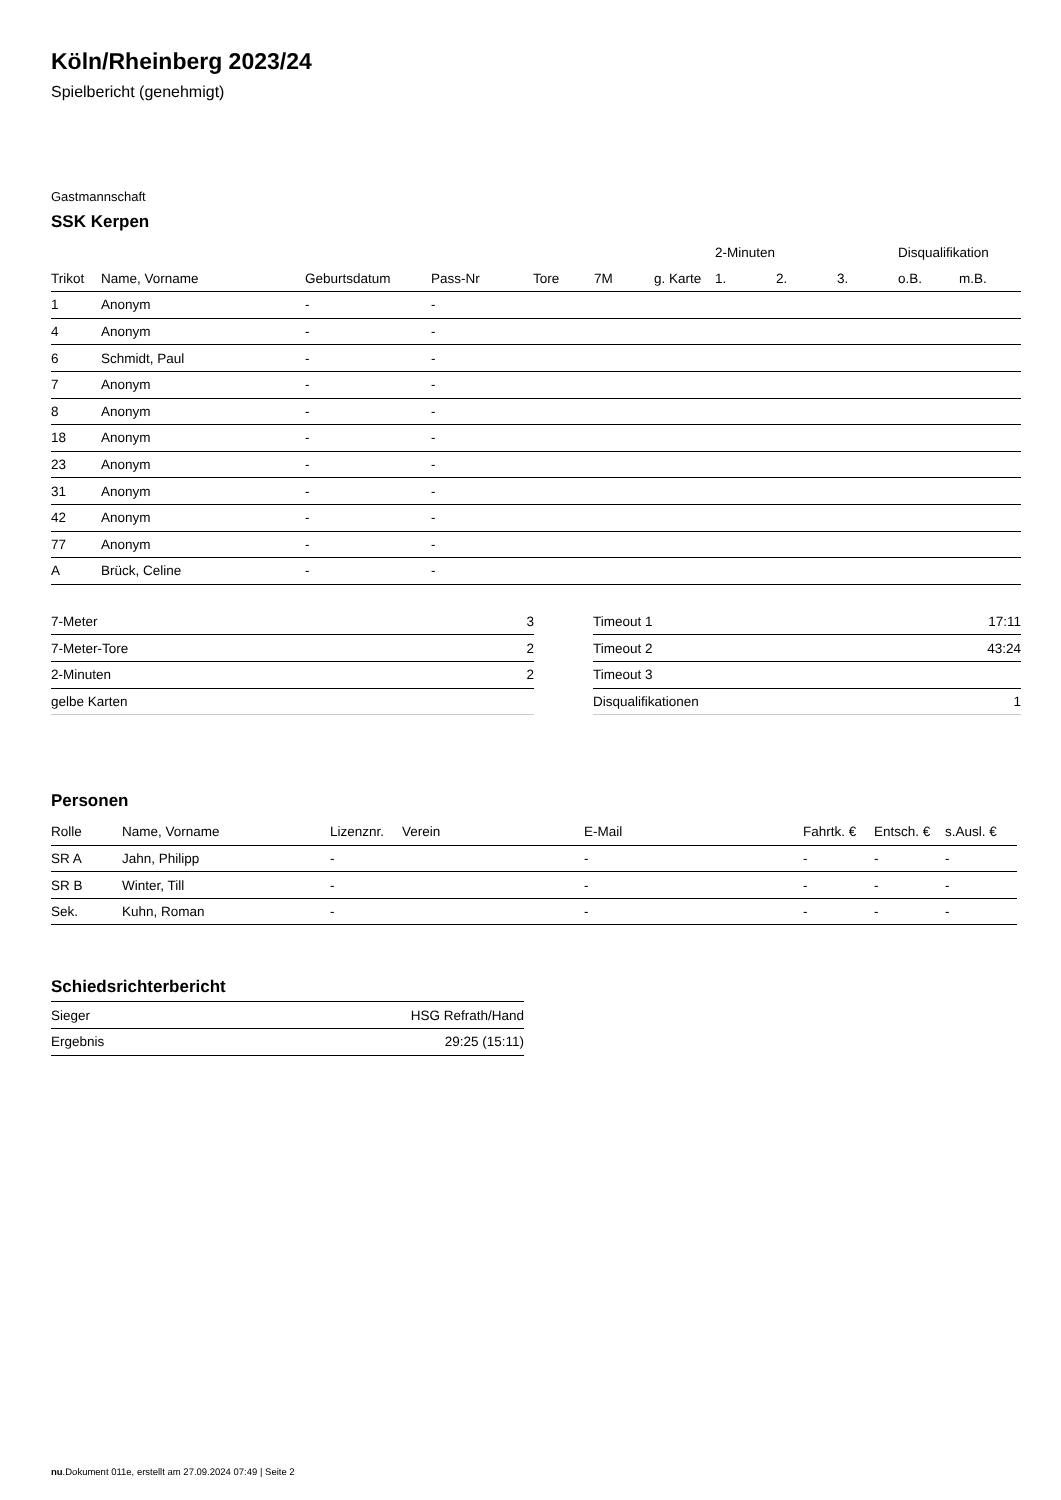Köln/Rheinberg 2023/24
Spielbericht (genehmigt)
Gastmannschaft
SSK Kerpen
| | | | | | | | 2-Minuten | | | Disqualifikation | |
| --- | --- | --- | --- | --- | --- | --- | --- | --- | --- | --- | --- |
| Trikot | Name, Vorname | Geburtsdatum | Pass-Nr | Tore | 7M | g. Karte | 1. | 2. | 3. | o.B. | m.B. |
| 1 | Anonym | - | - | | | | | | | | |
| 4 | Anonym | - | - | | | | | | | | |
| 6 | Schmidt, Paul | - | - | | | | | | | | |
| 7 | Anonym | - | - | | | | | | | | |
| 8 | Anonym | - | - | | | | | | | | |
| 18 | Anonym | - | - | | | | | | | | |
| 23 | Anonym | - | - | | | | | | | | |
| 31 | Anonym | - | - | | | | | | | | |
| 42 | Anonym | - | - | | | | | | | | |
| 77 | Anonym | - | - | | | | | | | | |
| A | Brück, Celine | - | - | | | | | | | | |
| 7-Meter | 3 |
| 7-Meter-Tore | 2 |
| 2-Minuten | 2 |
| gelbe Karten | |
| Timeout 1 | 17:11 |
| Timeout 2 | 43:24 |
| Timeout 3 | |
| Disqualifikationen | 1 |
Personen
| Rolle | Name, Vorname | Lizenznr. | Verein | E-Mail | Fahrtk. € | Entsch. € | s.Ausl. € |
| --- | --- | --- | --- | --- | --- | --- | --- |
| SR A | Jahn, Philipp | - | | - | - | - | - |
| SR B | Winter, Till | - | | - | - | - | - |
| Sek. | Kuhn, Roman | - | | - | - | - | - |
Schiedsrichterbericht
| Sieger | HSG Refrath/Hand |
| Ergebnis | 29:25 (15:11) |
nu.Dokument 011e, erstellt am 27.09.2024 07:49 | Seite 2